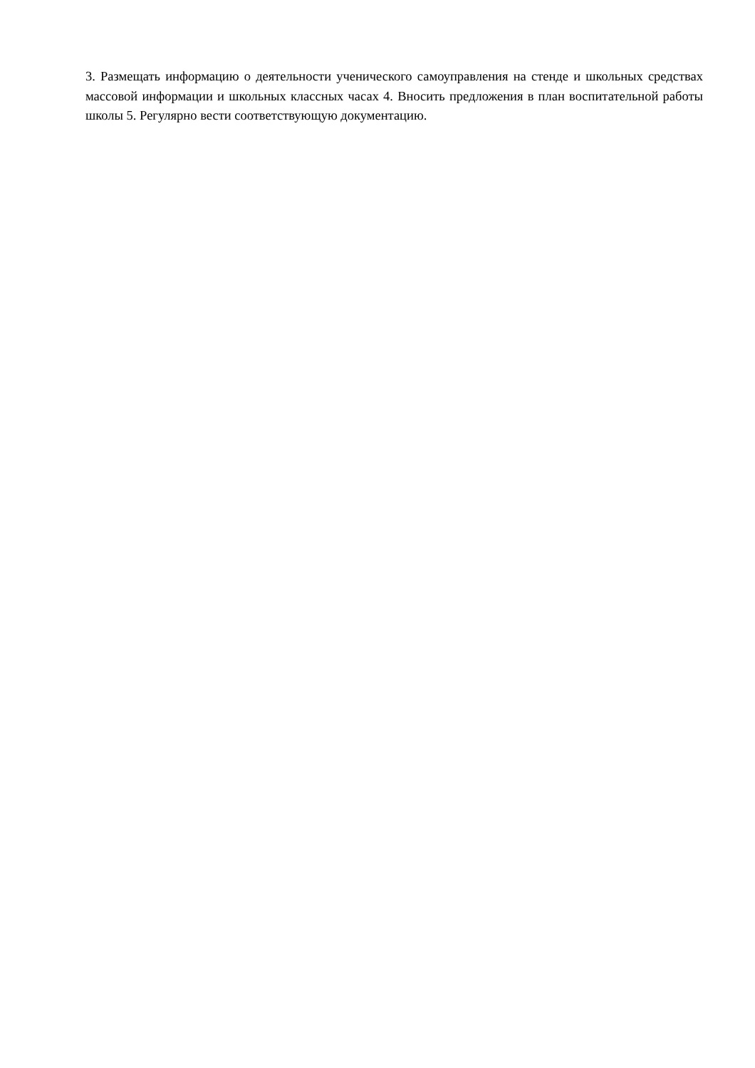3. Размещать информацию о деятельности ученического самоуправления на стенде и школьных средствах массовой информации и школьных классных часах 4. Вносить предложения в план воспитательной работы школы 5. Регулярно вести соответствующую документацию.